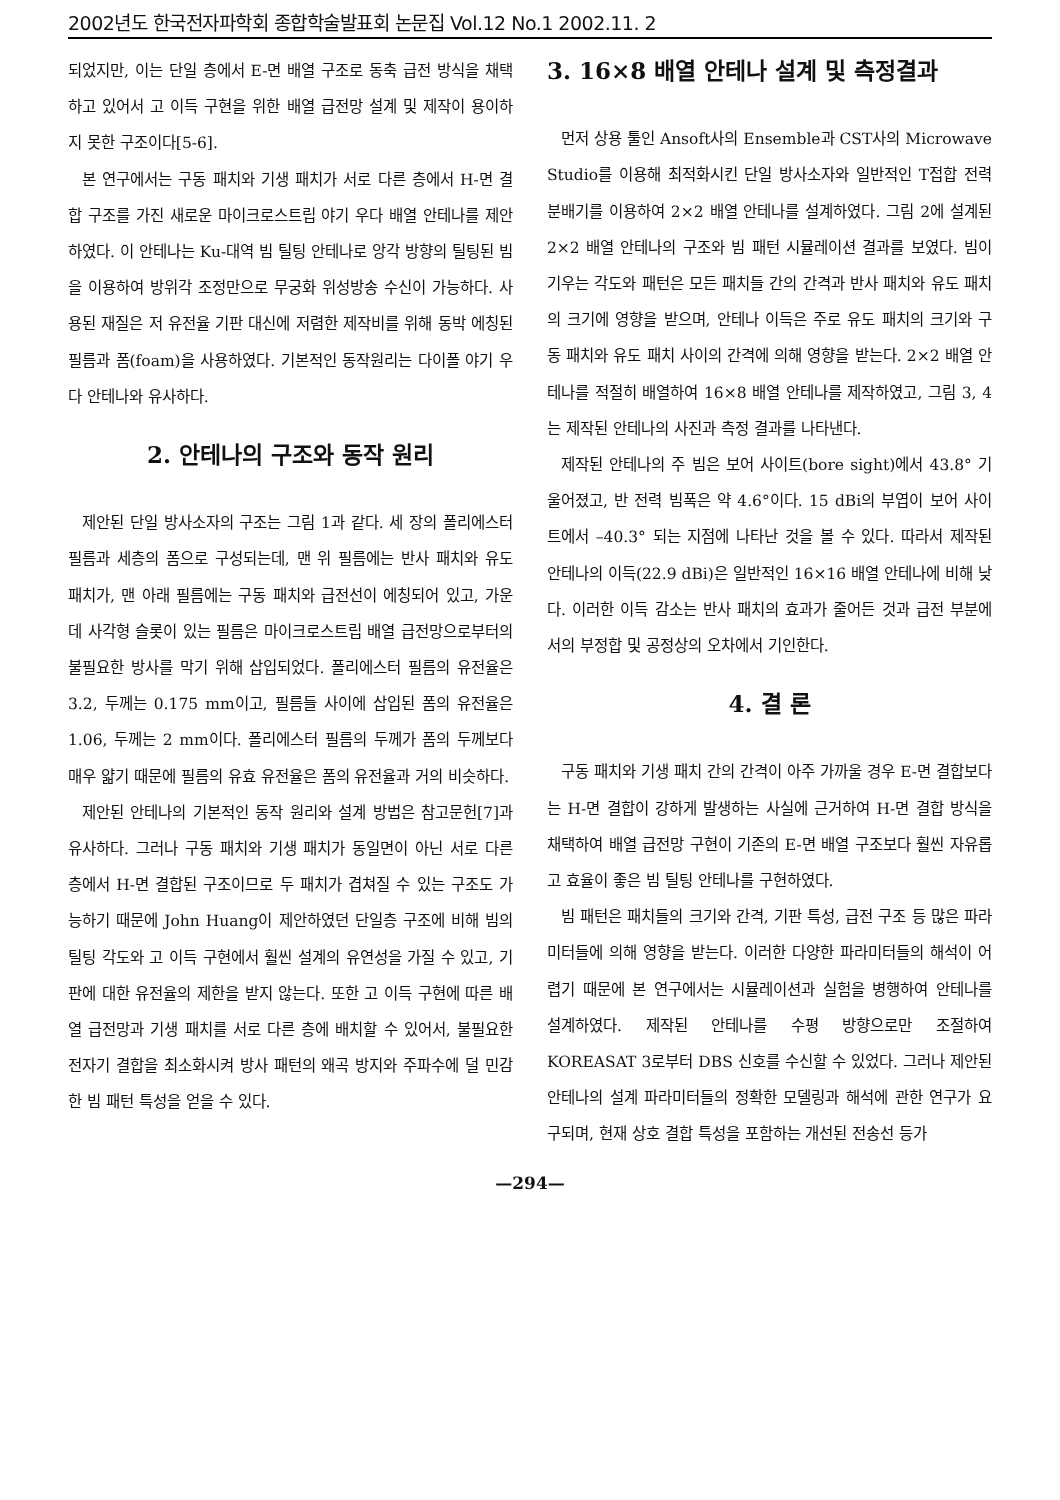2002년도 한국전자파학회 종합학술발표회 논문집 Vol.12 No.1 2002.11. 2
되었지만, 이는 단일 층에서 E-면 배열 구조로 동축 급전 방식을 채택하고 있어서 고 이득 구현을 위한 배열 급전망 설계 및 제작이 용이하지 못한 구조이다[5-6].
본 연구에서는 구동 패치와 기생 패치가 서로 다른 층에서 H-면 결합 구조를 가진 새로운 마이크로스트립 야기 우다 배열 안테나를 제안하였다. 이 안테나는 Ku-대역 빔 틸팅 안테나로 앙각 방향의 틸팅된 빔을 이용하여 방위각 조정만으로 무궁화 위성방송 수신이 가능하다. 사용된 재질은 저 유전율 기판 대신에 저렴한 제작비를 위해 동박 에칭된 필름과 폼(foam)을 사용하였다. 기본적인 동작원리는 다이폴 야기 우다 안테나와 유사하다.
2. 안테나의 구조와 동작 원리
제안된 단일 방사소자의 구조는 그림 1과 같다. 세 장의 폴리에스터 필름과 세층의 폼으로 구성되는데, 맨 위 필름에는 반사 패치와 유도 패치가, 맨 아래 필름에는 구동 패치와 급전선이 에칭되어 있고, 가운데 사각형 슬롯이 있는 필름은 마이크로스트립 배열 급전망으로부터의 불필요한 방사를 막기 위해 삽입되었다. 폴리에스터 필름의 유전율은 3.2, 두께는 0.175 mm이고, 필름들 사이에 삽입된 폼의 유전율은 1.06, 두께는 2 mm이다. 폴리에스터 필름의 두께가 폼의 두께보다 매우 얇기 때문에 필름의 유효 유전율은 폼의 유전율과 거의 비슷하다.
제안된 안테나의 기본적인 동작 원리와 설계 방법은 참고문헌[7]과 유사하다. 그러나 구동 패치와 기생 패치가 동일면이 아닌 서로 다른 층에서 H-면 결합된 구조이므로 두 패치가 겹쳐질 수 있는 구조도 가능하기 때문에 John Huang이 제안하였던 단일층 구조에 비해 빔의 틸팅 각도와 고 이득 구현에서 훨씬 설계의 유연성을 가질 수 있고, 기판에 대한 유전율의 제한을 받지 않는다. 또한 고 이득 구현에 따른 배열 급전망과 기생 패치를 서로 다른 층에 배치할 수 있어서, 불필요한 전자기 결합을 최소화시켜 방사 패턴의 왜곡 방지와 주파수에 덜 민감한 빔 패턴 특성을 얻을 수 있다.
3. 16×8 배열 안테나 설계 및 측정결과
먼저 상용 툴인 Ansoft사의 Ensemble과 CST사의 Microwave Studio를 이용해 최적화시킨 단일 방사소자와 일반적인 T접합 전력분배기를 이용하여 2×2 배열 안테나를 설계하였다. 그림 2에 설계된 2×2 배열 안테나의 구조와 빔 패턴 시뮬레이션 결과를 보였다. 빔이 기우는 각도와 패턴은 모든 패치들 간의 간격과 반사 패치와 유도 패치의 크기에 영향을 받으며, 안테나 이득은 주로 유도 패치의 크기와 구동 패치와 유도 패치 사이의 간격에 의해 영향을 받는다. 2×2 배열 안테나를 적절히 배열하여 16×8 배열 안테나를 제작하였고, 그림 3, 4는 제작된 안테나의 사진과 측정 결과를 나타낸다.
제작된 안테나의 주 빔은 보어 사이트(bore sight)에서 43.8° 기울어졌고, 반 전력 빔폭은 약 4.6°이다. 15 dBi의 부엽이 보어 사이트에서 –40.3° 되는 지점에 나타난 것을 볼 수 있다. 따라서 제작된 안테나의 이득(22.9 dBi)은 일반적인 16×16 배열 안테나에 비해 낮다. 이러한 이득 감소는 반사 패치의 효과가 줄어든 것과 급전 부분에서의 부정합 및 공정상의 오차에서 기인한다.
4. 결 론
구동 패치와 기생 패치 간의 간격이 아주 가까울 경우 E-면 결합보다는 H-면 결합이 강하게 발생하는 사실에 근거하여 H-면 결합 방식을 채택하여 배열 급전망 구현이 기존의 E-면 배열 구조보다 훨씬 자유롭고 효율이 좋은 빔 틸팅 안테나를 구현하였다.
빔 패턴은 패치들의 크기와 간격, 기판 특성, 급전 구조 등 많은 파라미터들에 의해 영향을 받는다. 이러한 다양한 파라미터들의 해석이 어렵기 때문에 본 연구에서는 시뮬레이션과 실험을 병행하여 안테나를 설계하였다. 제작된 안테나를 수평 방향으로만 조절하여 KOREASAT 3로부터 DBS 신호를 수신할 수 있었다. 그러나 제안된 안테나의 설계 파라미터들의 정확한 모델링과 해석에 관한 연구가 요구되며, 현재 상호 결합 특성을 포함하는 개선된 전송선 등가
—294—